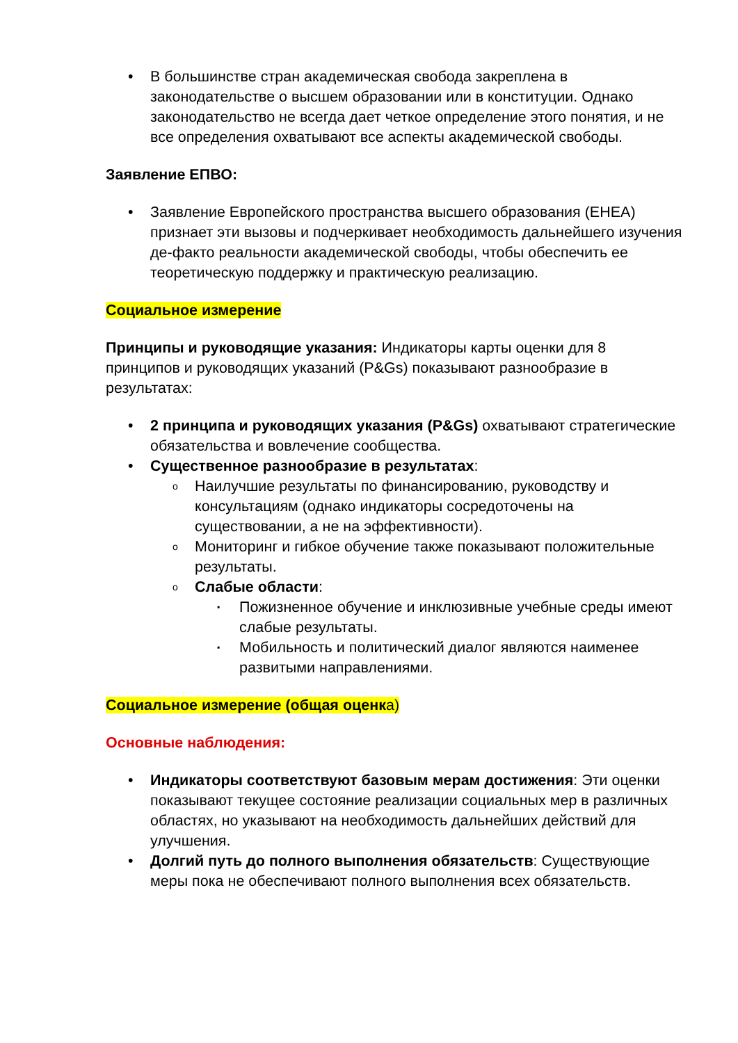В большинстве стран академическая свобода закреплена в законодательстве о высшем образовании или в конституции. Однако законодательство не всегда дает четкое определение этого понятия, и не все определения охватывают все аспекты академической свободы.
Заявление ЕПВО:
Заявление Европейского пространства высшего образования (EHEA) признает эти вызовы и подчеркивает необходимость дальнейшего изучения де-факто реальности академической свободы, чтобы обеспечить ее теоретическую поддержку и практическую реализацию.
Социальное измерение
Принципы и руководящие указания: Индикаторы карты оценки для 8 принципов и руководящих указаний (P&Gs) показывают разнообразие в результатах:
2 принципа и руководящих указания (P&Gs) охватывают стратегические обязательства и вовлечение сообщества.
Существенное разнообразие в результатах:
Наилучшие результаты по финансированию, руководству и консультациям (однако индикаторы сосредоточены на существовании, а не на эффективности).
Мониторинг и гибкое обучение также показывают положительные результаты.
Слабые области:
Пожизненное обучение и инклюзивные учебные среды имеют слабые результаты.
Мобильность и политический диалог являются наименее развитыми направлениями.
Социальное измерение (общая оценка)
Основные наблюдения:
Индикаторы соответствуют базовым мерам достижения: Эти оценки показывают текущее состояние реализации социальных мер в различных областях, но указывают на необходимость дальнейших действий для улучшения.
Долгий путь до полного выполнения обязательств: Существующие меры пока не обеспечивают полного выполнения всех обязательств.